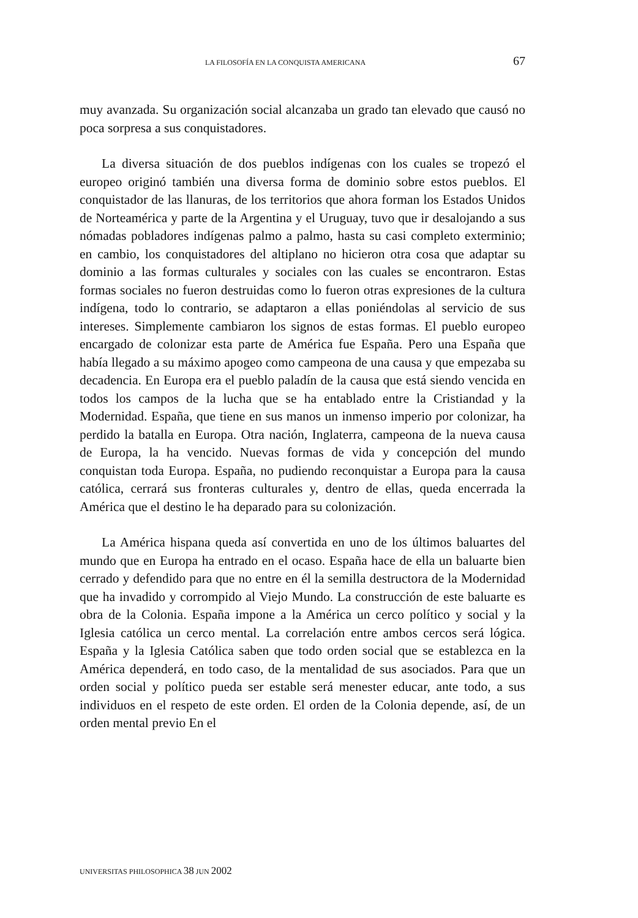LA FILOSOFÍA EN LA CONQUISTA AMERICANA 67
muy avanzada. Su organización social alcanzaba un grado tan elevado que causó no poca sorpresa a sus conquistadores.
La diversa situación de dos pueblos indígenas con los cuales se tropezó el europeo originó también una diversa forma de dominio sobre estos pueblos. El conquistador de las llanuras, de los territorios que ahora forman los Estados Unidos de Norteamérica y parte de la Argentina y el Uruguay, tuvo que ir desalojando a sus nómadas pobladores indígenas palmo a palmo, hasta su casi completo exterminio; en cambio, los conquistadores del altiplano no hicieron otra cosa que adaptar su dominio a las formas culturales y sociales con las cuales se encontraron. Estas formas sociales no fueron destruidas como lo fueron otras expresiones de la cultura indígena, todo lo contrario, se adaptaron a ellas poniéndolas al servicio de sus intereses. Simplemente cambiaron los signos de estas formas. El pueblo europeo encargado de colonizar esta parte de América fue España. Pero una España que había llegado a su máximo apogeo como campeona de una causa y que empezaba su decadencia. En Europa era el pueblo paladín de la causa que está siendo vencida en todos los campos de la lucha que se ha entablado entre la Cristiandad y la Modernidad. España, que tiene en sus manos un inmenso imperio por colonizar, ha perdido la batalla en Europa. Otra nación, Inglaterra, campeona de la nueva causa de Europa, la ha vencido. Nuevas formas de vida y concepción del mundo conquistan toda Europa. España, no pudiendo reconquistar a Europa para la causa católica, cerrará sus fronteras culturales y, dentro de ellas, queda encerrada la América que el destino le ha deparado para su colonización.
La América hispana queda así convertida en uno de los últimos baluartes del mundo que en Europa ha entrado en el ocaso. España hace de ella un baluarte bien cerrado y defendido para que no entre en él la semilla destructora de la Modernidad que ha invadido y corrompido al Viejo Mundo. La construcción de este baluarte es obra de la Colonia. España impone a la América un cerco político y social y la Iglesia católica un cerco mental. La correlación entre ambos cercos será lógica. España y la Iglesia Católica saben que todo orden social que se establezca en la América dependerá, en todo caso, de la mentalidad de sus asociados. Para que un orden social y político pueda ser estable será menester educar, ante todo, a sus individuos en el respeto de este orden. El orden de la Colonia depende, así, de un orden mental previo En el
UNIVERSITAS PHILOSOPHICA 38 JUN 2002